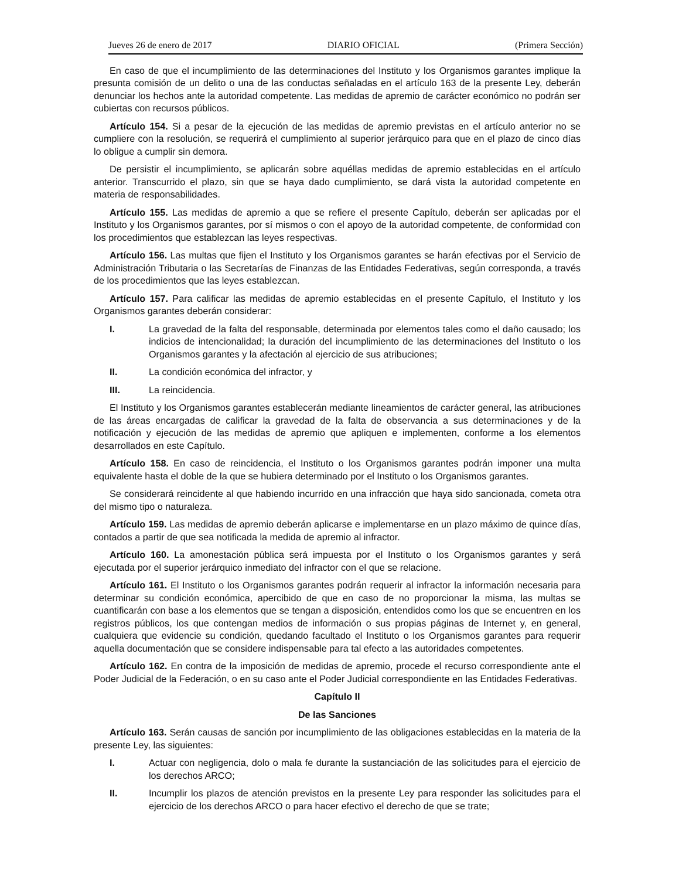Jueves 26 de enero de 2017 DIARIO OFICIAL (Primera Sección)
En caso de que el incumplimiento de las determinaciones del Instituto y los Organismos garantes implique la presunta comisión de un delito o una de las conductas señaladas en el artículo 163 de la presente Ley, deberán denunciar los hechos ante la autoridad competente. Las medidas de apremio de carácter económico no podrán ser cubiertas con recursos públicos.
Artículo 154. Si a pesar de la ejecución de las medidas de apremio previstas en el artículo anterior no se cumpliere con la resolución, se requerirá el cumplimiento al superior jerárquico para que en el plazo de cinco días lo obligue a cumplir sin demora.
De persistir el incumplimiento, se aplicarán sobre aquéllas medidas de apremio establecidas en el artículo anterior. Transcurrido el plazo, sin que se haya dado cumplimiento, se dará vista la autoridad competente en materia de responsabilidades.
Artículo 155. Las medidas de apremio a que se refiere el presente Capítulo, deberán ser aplicadas por el Instituto y los Organismos garantes, por sí mismos o con el apoyo de la autoridad competente, de conformidad con los procedimientos que establezcan las leyes respectivas.
Artículo 156. Las multas que fijen el Instituto y los Organismos garantes se harán efectivas por el Servicio de Administración Tributaria o las Secretarías de Finanzas de las Entidades Federativas, según corresponda, a través de los procedimientos que las leyes establezcan.
Artículo 157. Para calificar las medidas de apremio establecidas en el presente Capítulo, el Instituto y los Organismos garantes deberán considerar:
I. La gravedad de la falta del responsable, determinada por elementos tales como el daño causado; los indicios de intencionalidad; la duración del incumplimiento de las determinaciones del Instituto o los Organismos garantes y la afectación al ejercicio de sus atribuciones;
II. La condición económica del infractor, y
III. La reincidencia.
El Instituto y los Organismos garantes establecerán mediante lineamientos de carácter general, las atribuciones de las áreas encargadas de calificar la gravedad de la falta de observancia a sus determinaciones y de la notificación y ejecución de las medidas de apremio que apliquen e implementen, conforme a los elementos desarrollados en este Capítulo.
Artículo 158. En caso de reincidencia, el Instituto o los Organismos garantes podrán imponer una multa equivalente hasta el doble de la que se hubiera determinado por el Instituto o los Organismos garantes.
Se considerará reincidente al que habiendo incurrido en una infracción que haya sido sancionada, cometa otra del mismo tipo o naturaleza.
Artículo 159. Las medidas de apremio deberán aplicarse e implementarse en un plazo máximo de quince días, contados a partir de que sea notificada la medida de apremio al infractor.
Artículo 160. La amonestación pública será impuesta por el Instituto o los Organismos garantes y será ejecutada por el superior jerárquico inmediato del infractor con el que se relacione.
Artículo 161. El Instituto o los Organismos garantes podrán requerir al infractor la información necesaria para determinar su condición económica, apercibido de que en caso de no proporcionar la misma, las multas se cuantificarán con base a los elementos que se tengan a disposición, entendidos como los que se encuentren en los registros públicos, los que contengan medios de información o sus propias páginas de Internet y, en general, cualquiera que evidencie su condición, quedando facultado el Instituto o los Organismos garantes para requerir aquella documentación que se considere indispensable para tal efecto a las autoridades competentes.
Artículo 162. En contra de la imposición de medidas de apremio, procede el recurso correspondiente ante el Poder Judicial de la Federación, o en su caso ante el Poder Judicial correspondiente en las Entidades Federativas.
Capítulo II
De las Sanciones
Artículo 163. Serán causas de sanción por incumplimiento de las obligaciones establecidas en la materia de la presente Ley, las siguientes:
I. Actuar con negligencia, dolo o mala fe durante la sustanciación de las solicitudes para el ejercicio de los derechos ARCO;
II. Incumplir los plazos de atención previstos en la presente Ley para responder las solicitudes para el ejercicio de los derechos ARCO o para hacer efectivo el derecho de que se trate;